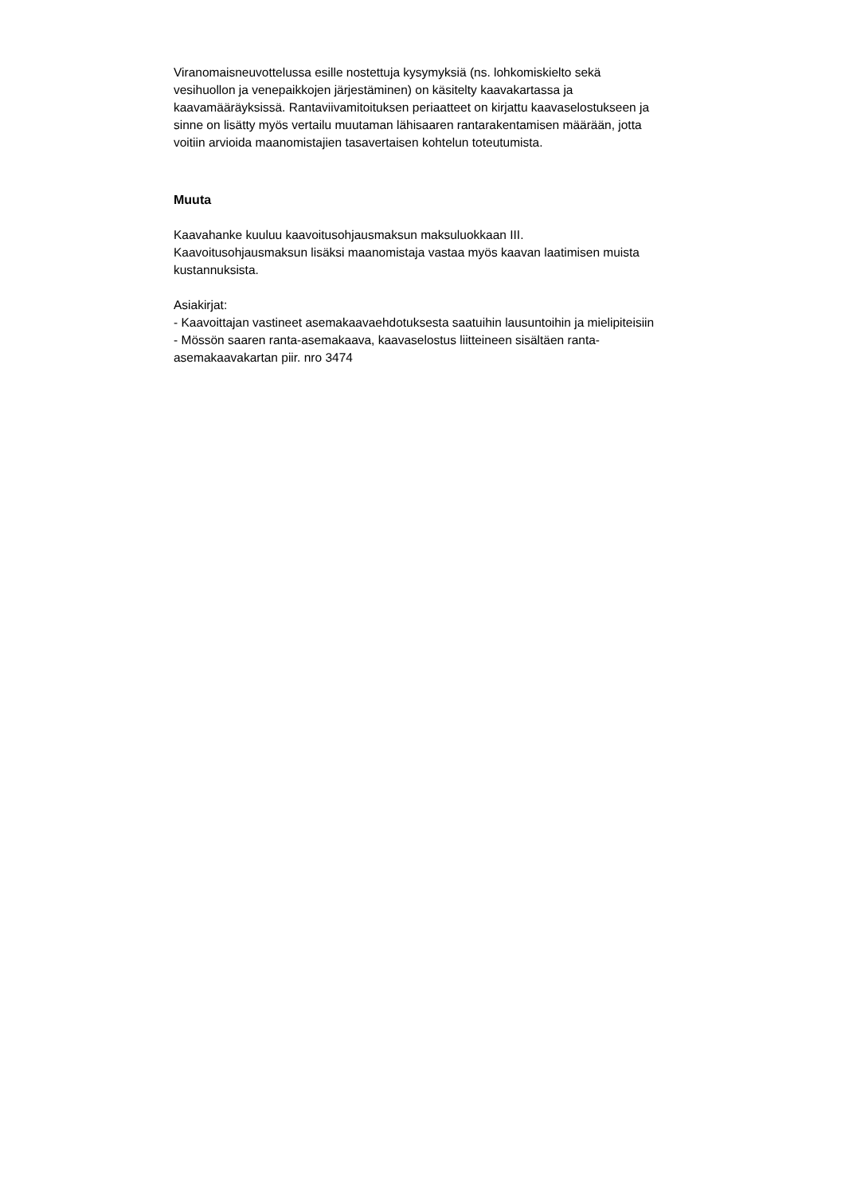Viranomaisneuvottelussa esille nostettuja kysymyksiä (ns. lohkomiskielto sekä
vesihuollon ja venepaikkojen järjestäminen) on käsitelty kaavakartassa ja
kaavamääräyksissä. Rantaviivamitoituksen periaatteet on kirjattu kaavaselostukseen ja
sinne on lisätty myös vertailu muutaman lähisaaren rantarakentamisen määrään, jotta
voitiin arvioida maanomistajien tasavertaisen kohtelun toteutumista.
Muuta
Kaavahanke kuuluu kaavoitusohjausmaksun maksuluokkaan III.
Kaavoitusohjausmaksun lisäksi maanomistaja vastaa myös kaavan laatimisen muista
kustannuksista.
Asiakirjat:
- Kaavoittajan vastineet asemakaavaehdotuksesta saatuihin lausuntoihin ja mielipiteisiin
- Mössön saaren ranta-asemakaava, kaavaselostus liitteineen sisältäen ranta-
asemakaavakartan piir. nro 3474